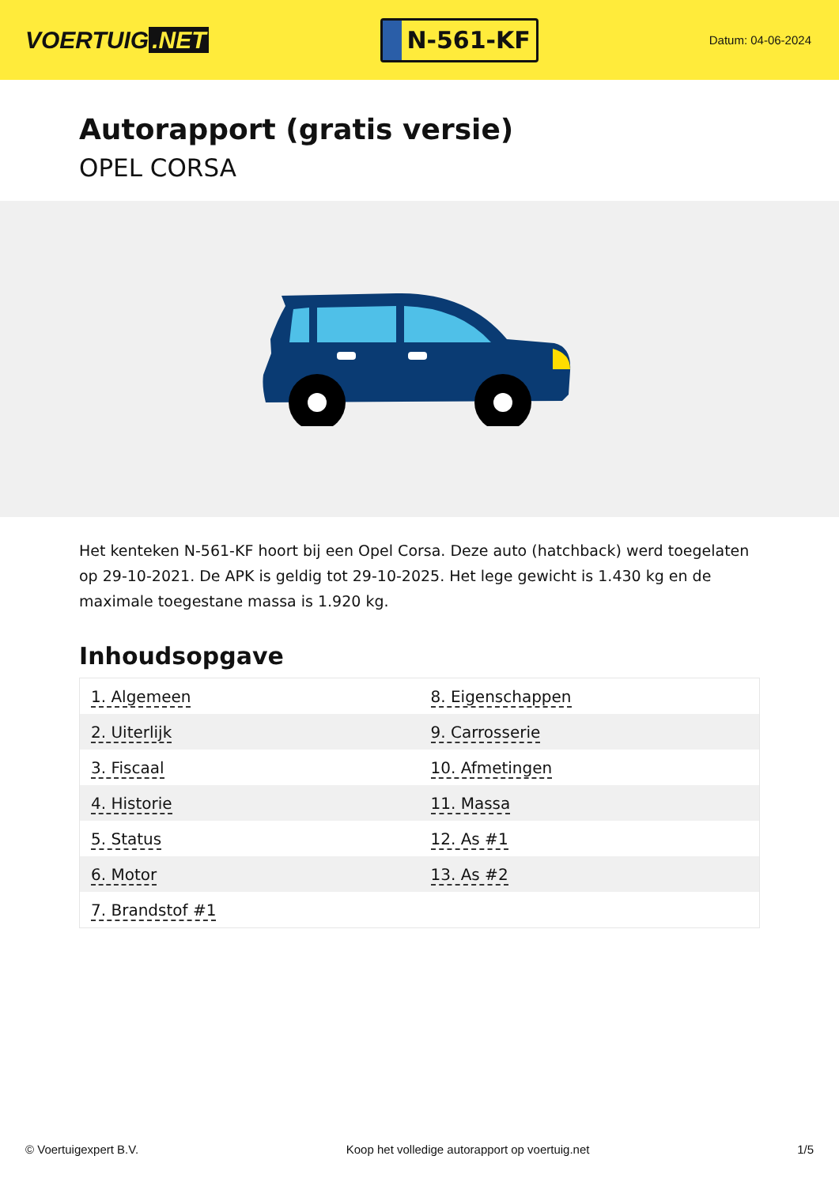VOERTUIG.NET
N-561-KF
Datum: 04-06-2024
Autorapport (gratis versie)
OPEL CORSA
Het kenteken N-561-KF hoort bij een Opel Corsa. Deze auto (hatchback) werd toegelaten op 29-10-2021. De APK is geldig tot 29-10-2025. Het lege gewicht is 1.430 kg en de maximale toegestane massa is 1.920 kg.
Inhoudsopgave
| 1. Algemeen | 8. Eigenschappen |
| 2. Uiterlijk | 9. Carrosserie |
| 3. Fiscaal | 10. Afmetingen |
| 4. Historie | 11. Massa |
| 5. Status | 12. As #1 |
| 6. Motor | 13. As #2 |
| 7. Brandstof #1 | |
© Voertuigexpert B.V. Koop het volledige autorapport op voertuig.net 1/5